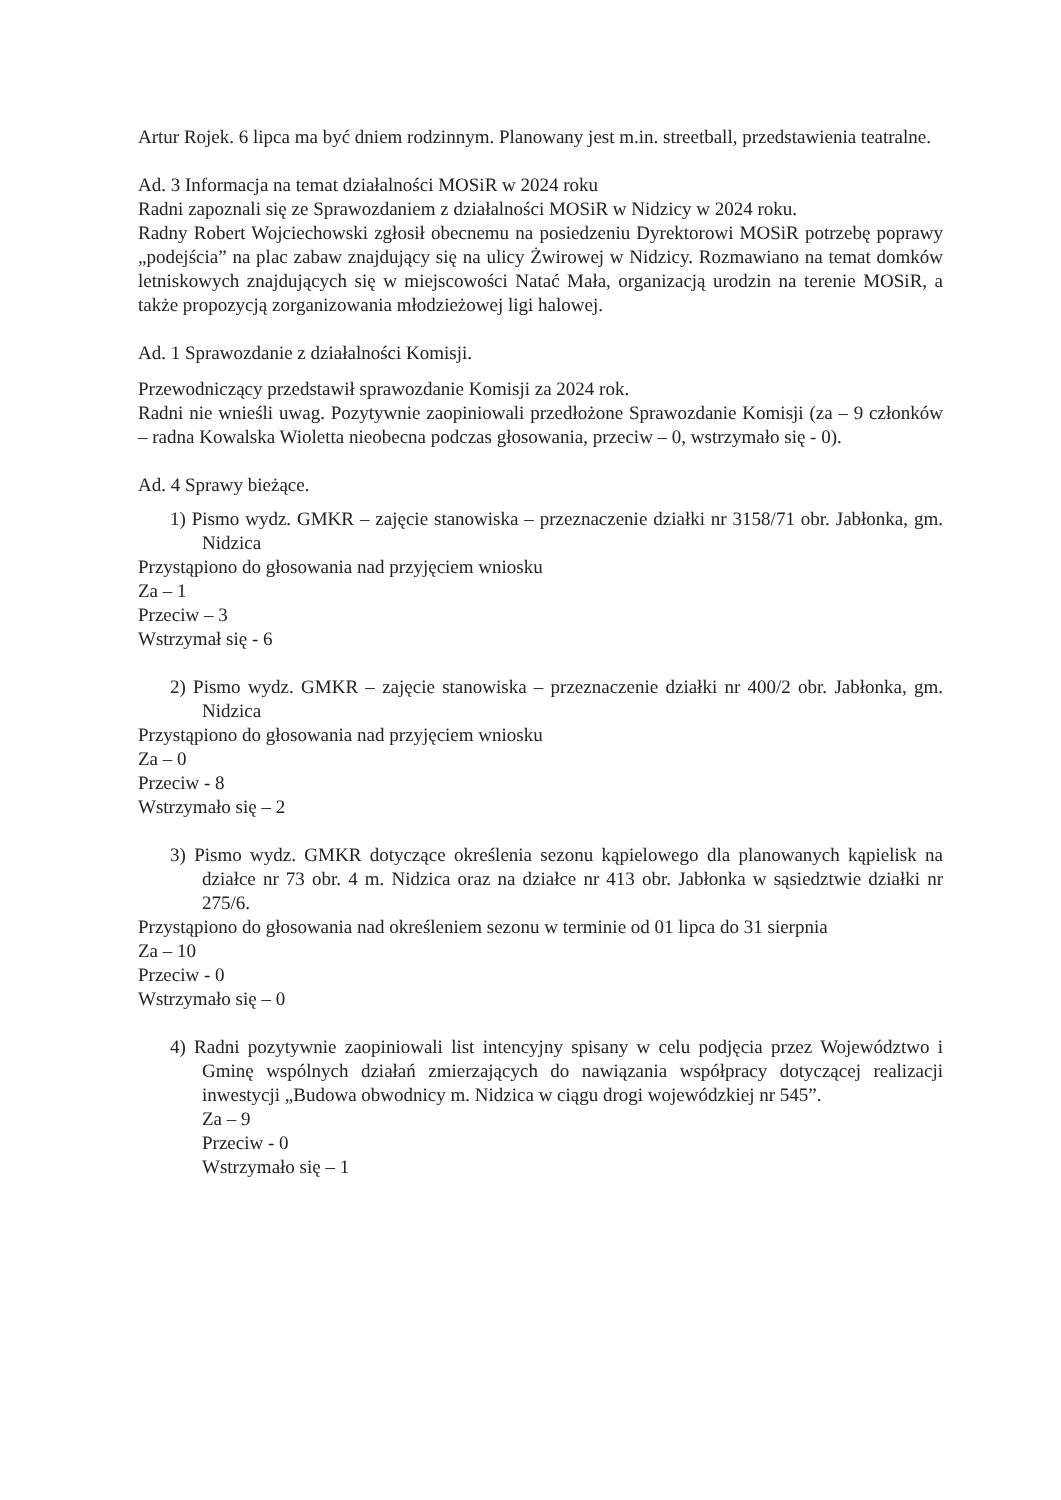Artur Rojek. 6 lipca ma być dniem rodzinnym. Planowany jest m.in. streetball, przedstawienia teatralne.
Ad. 3 Informacja na temat działalności MOSiR w 2024 roku
Radni zapoznali się ze Sprawozdaniem z działalności MOSiR w Nidzicy w 2024 roku.
Radny Robert Wojciechowski zgłosił obecnemu na posiedzeniu Dyrektorowi MOSiR potrzebę poprawy „podejścia” na plac zabaw znajdujący się na ulicy Żwirowej w Nidzicy. Rozmawiano na temat domków letniskowych znajdujących się w miejscowości Natać Mała, organizacją urodzin na terenie MOSiR, a także propozycją zorganizowania młodzieżowej ligi halowej.
Ad. 1 Sprawozdanie z działalności Komisji.
Przewodniczący przedstawił sprawozdanie Komisji za 2024 rok.
Radni nie wnieśli uwag. Pozytywnie zaopiniowali przedłożone Sprawozdanie Komisji (za – 9 członków – radna Kowalska Wioletta nieobecna podczas głosowania, przeciw – 0, wstrzymało się - 0).
Ad. 4 Sprawy bieżące.
1) Pismo wydz. GMKR – zajęcie stanowiska – przeznaczenie działki nr 3158/71 obr. Jabłonka, gm. Nidzica
Przystąpiono do głosowania nad przyjęciem wniosku
Za – 1
Przeciw – 3
Wstrzymał się - 6
2) Pismo wydz. GMKR – zajęcie stanowiska – przeznaczenie działki nr 400/2 obr. Jabłonka, gm. Nidzica
Przystąpiono do głosowania nad przyjęciem wniosku
Za – 0
Przeciw - 8
Wstrzymało się – 2
3) Pismo wydz. GMKR dotyczące określenia sezonu kąpielowego dla planowanych kąpielisk na działce nr 73 obr. 4 m. Nidzica oraz na działce nr 413 obr. Jabłonka w sąsiedztwie działki nr 275/6.
Przystąpiono do głosowania nad określeniem sezonu w terminie od 01 lipca do 31 sierpnia
Za – 10
Przeciw - 0
Wstrzymało się – 0
4) Radni pozytywnie zaopiniowali list intencyjny spisany w celu podjęcia przez Województwo i Gminę wspólnych działań zmierzających do nawiązania współpracy dotyczącej realizacji inwestycji „Budowa obwodnicy m. Nidzica w ciągu drogi wojewódzkiej nr 545”.
Za – 9
Przeciw - 0
Wstrzymało się – 1